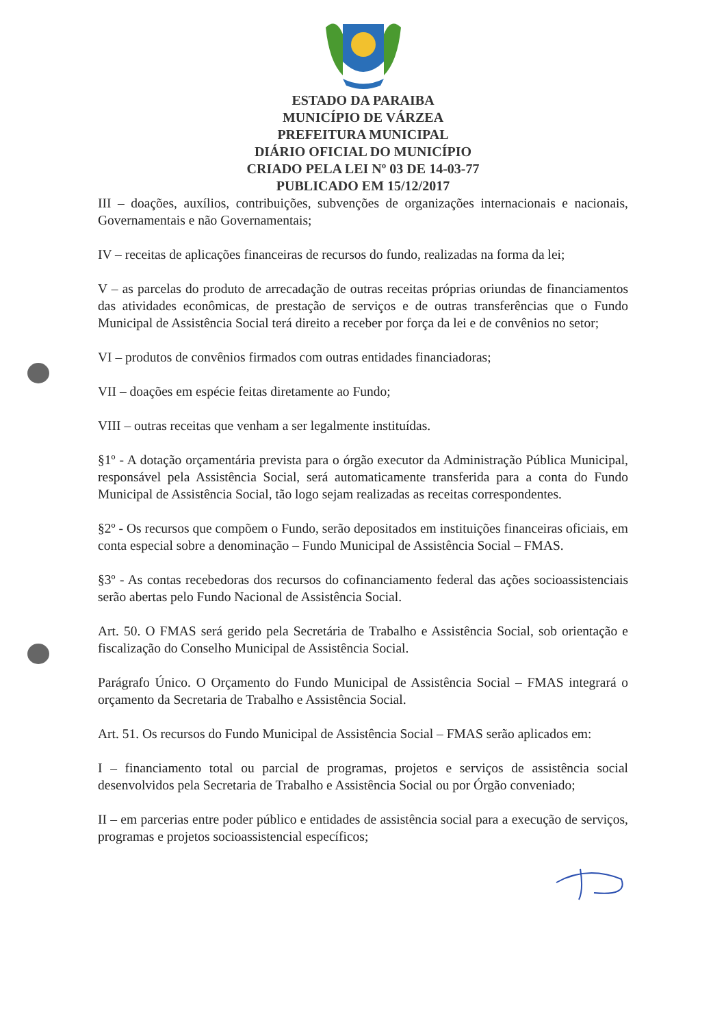ESTADO DA PARAIBA
MUNICÍPIO DE VÁRZEA
PREFEITURA MUNICIPAL
DIÁRIO OFICIAL DO MUNICÍPIO
CRIADO PELA LEI Nº 03 DE 14-03-77
PUBLICADO EM 15/12/2017
III – doações, auxílios, contribuições, subvenções de organizações internacionais e nacionais, Governamentais e não Governamentais;
IV – receitas de aplicações financeiras de recursos do fundo, realizadas na forma da lei;
V – as parcelas do produto de arrecadação de outras receitas próprias oriundas de financiamentos das atividades econômicas, de prestação de serviços e de outras transferências que o Fundo Municipal de Assistência Social terá direito a receber por força da lei e de convênios no setor;
VI – produtos de convênios firmados com outras entidades financiadoras;
VII – doações em espécie feitas diretamente ao Fundo;
VIII – outras receitas que venham a ser legalmente instituídas.
§1º - A dotação orçamentária prevista para o órgão executor da Administração Pública Municipal, responsável pela Assistência Social, será automaticamente transferida para a conta do Fundo Municipal de Assistência Social, tão logo sejam realizadas as receitas correspondentes.
§2º - Os recursos que compõem o Fundo, serão depositados em instituições financeiras oficiais, em conta especial sobre a denominação – Fundo Municipal de Assistência Social – FMAS.
§3º - As contas recebedoras dos recursos do cofinanciamento federal das ações socioassistenciais serão abertas pelo Fundo Nacional de Assistência Social.
Art. 50. O FMAS será gerido pela Secretária de Trabalho e Assistência Social, sob orientação e fiscalização do Conselho Municipal de Assistência Social.
Parágrafo Único. O Orçamento do Fundo Municipal de Assistência Social – FMAS integrará o orçamento da Secretaria de Trabalho e Assistência Social.
Art. 51. Os recursos do Fundo Municipal de Assistência Social – FMAS serão aplicados em:
I – financiamento total ou parcial de programas, projetos e serviços de assistência social desenvolvidos pela Secretaria de Trabalho e Assistência Social ou por Órgão conveniado;
II – em parcerias entre poder público e entidades de assistência social para a execução de serviços, programas e projetos socioassistencial específicos;